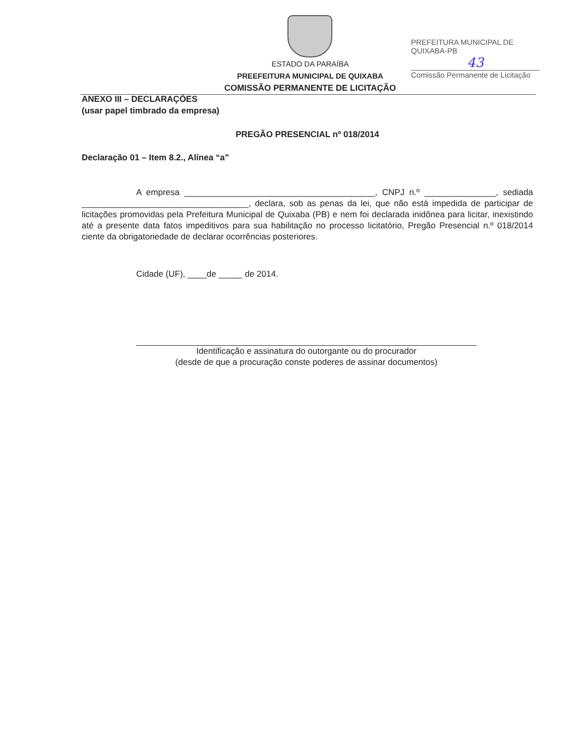ESTADO DA PARAÍBA
PREEFEITURA MUNICIPAL DE QUIXABA
COMISSÃO PERMANENTE DE LICITAÇÃO
PREFEITURA MUNICIPAL DE QUIXABA-PB
43
Comissão Permanente de Licitação
ANEXO III – DECLARAÇÕES
(usar papel timbrado da empresa)
PREGÃO PRESENCIAL nº 018/2014
Declaração 01 – Item 8.2., Alínea “a”
A empresa ________________________________________, CNPJ n.º _______________, sediada ___________________________________, declara, sob as penas da lei, que não está impedida de participar de licitações promovidas pela Prefeitura Municipal de Quixaba (PB) e nem foi declarada inidônea para licitar, inexistindo até a presente data fatos impeditivos para sua habilitação no processo licitatório, Pregão Presencial n.º 018/2014 ciente da obrigatoriedade de declarar ocorrências posteriores.
Cidade (UF), ____de _____ de 2014.
Identificação e assinatura do outorgante ou do procurador
(desde de que a procuração conste poderes de assinar documentos)